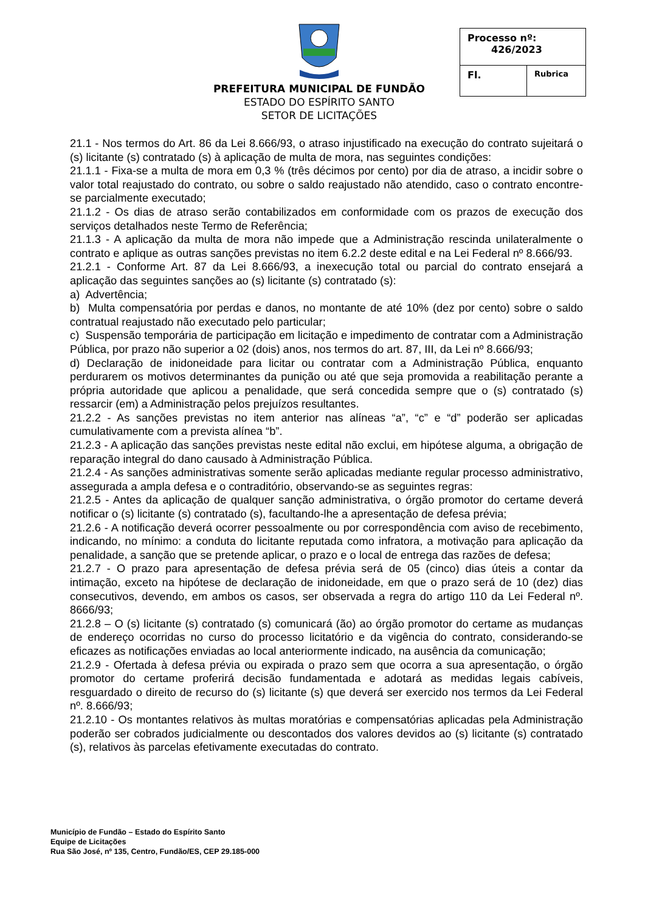PREFEITURA MUNICIPAL DE FUNDÃO
ESTADO DO ESPÍRITO SANTO
SETOR DE LICITAÇÕES
| Processo nº: 426/2023 | |
| Fl. | Rubrica |
21.1 - Nos termos do Art. 86 da Lei 8.666/93, o atraso injustificado na execução do contrato sujeitará o (s) licitante (s) contratado (s) à aplicação de multa de mora, nas seguintes condições:
21.1.1 - Fixa-se a multa de mora em 0,3 % (três décimos por cento) por dia de atraso, a incidir sobre o valor total reajustado do contrato, ou sobre o saldo reajustado não atendido, caso o contrato encontre-se parcialmente executado;
21.1.2 - Os dias de atraso serão contabilizados em conformidade com os prazos de execução dos serviços detalhados neste Termo de Referência;
21.1.3 - A aplicação da multa de mora não impede que a Administração rescinda unilateralmente o contrato e aplique as outras sanções previstas no item 6.2.2 deste edital e na Lei Federal nº 8.666/93.
21.2.1 - Conforme Art. 87 da Lei 8.666/93, a inexecução total ou parcial do contrato ensejará a aplicação das seguintes sanções ao (s) licitante (s) contratado (s):
a) Advertência;
b) Multa compensatória por perdas e danos, no montante de até 10% (dez por cento) sobre o saldo contratual reajustado não executado pelo particular;
c) Suspensão temporária de participação em licitação e impedimento de contratar com a Administração Pública, por prazo não superior a 02 (dois) anos, nos termos do art. 87, III, da Lei nº 8.666/93;
d) Declaração de inidoneidade para licitar ou contratar com a Administração Pública, enquanto perdurarem os motivos determinantes da punição ou até que seja promovida a reabilitação perante a própria autoridade que aplicou a penalidade, que será concedida sempre que o (s) contratado (s) ressarcir (em) a Administração pelos prejuízos resultantes.
21.2.2 - As sanções previstas no item anterior nas alíneas “a”, “c” e “d” poderão ser aplicadas cumulativamente com a prevista alínea “b”.
21.2.3 - A aplicação das sanções previstas neste edital não exclui, em hipótese alguma, a obrigação de reparação integral do dano causado à Administração Pública.
21.2.4 - As sanções administrativas somente serão aplicadas mediante regular processo administrativo, assegurada a ampla defesa e o contraditório, observando-se as seguintes regras:
21.2.5 - Antes da aplicação de qualquer sanção administrativa, o órgão promotor do certame deverá notificar o (s) licitante (s) contratado (s), facultando-lhe a apresentação de defesa prévia;
21.2.6 - A notificação deverá ocorrer pessoalmente ou por correspondência com aviso de recebimento, indicando, no mínimo: a conduta do licitante reputada como infratora, a motivação para aplicação da penalidade, a sanção que se pretende aplicar, o prazo e o local de entrega das razões de defesa;
21.2.7 - O prazo para apresentação de defesa prévia será de 05 (cinco) dias úteis a contar da intimação, exceto na hipótese de declaração de inidoneidade, em que o prazo será de 10 (dez) dias consecutivos, devendo, em ambos os casos, ser observada a regra do artigo 110 da Lei Federal nº. 8666/93;
21.2.8 – O (s) licitante (s) contratado (s) comunicará (ão) ao órgão promotor do certame as mudanças de endereço ocorridas no curso do processo licitatório e da vigência do contrato, considerando-se eficazes as notificações enviadas ao local anteriormente indicado, na ausência da comunicação;
21.2.9 - Ofertada à defesa prévia ou expirada o prazo sem que ocorra a sua apresentação, o órgão promotor do certame proferirá decisão fundamentada e adotará as medidas legais cabíveis, resguardado o direito de recurso do (s) licitante (s) que deverá ser exercido nos termos da Lei Federal nº. 8.666/93;
21.2.10 - Os montantes relativos às multas moratórias e compensatórias aplicadas pela Administração poderão ser cobrados judicialmente ou descontados dos valores devidos ao (s) licitante (s) contratado (s), relativos às parcelas efetivamente executadas do contrato.
Município de Fundão – Estado do Espírito Santo
Equipe de Licitações
Rua São José, nº 135, Centro, Fundão/ES, CEP 29.185-000